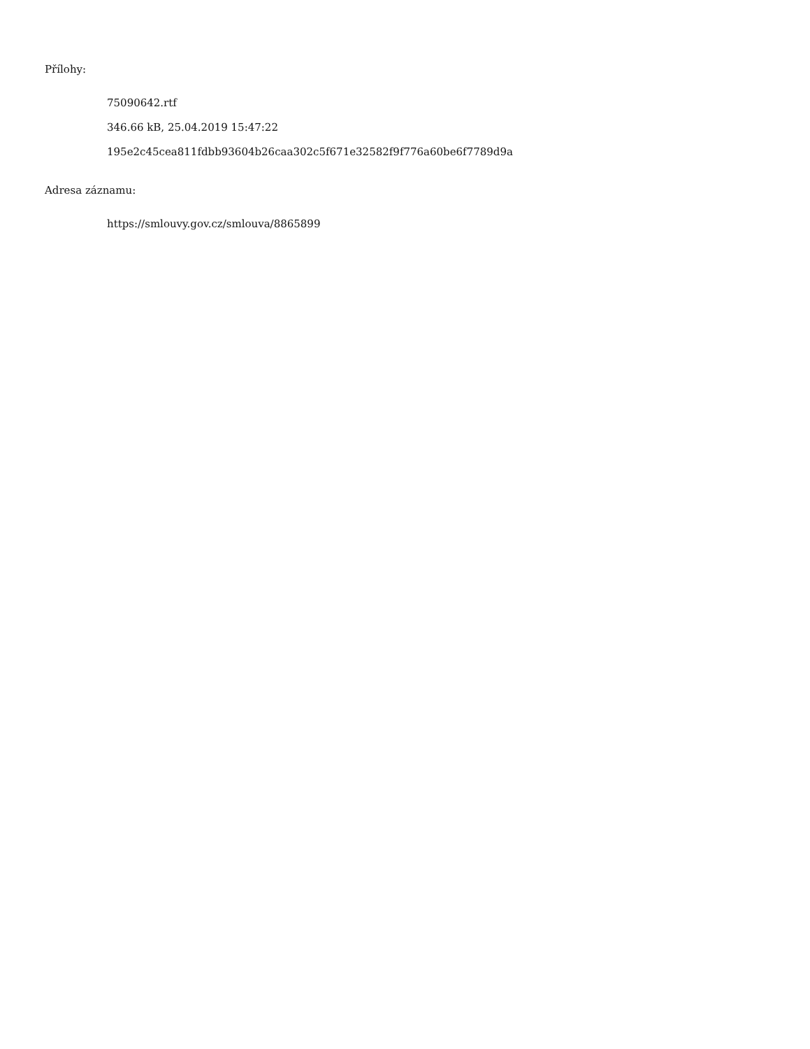Přílohy:
75090642.rtf
346.66 kB, 25.04.2019 15:47:22
195e2c45cea811fdbb93604b26caa302c5f671e32582f9f776a60be6f7789d9a
Adresa záznamu:
https://smlouvy.gov.cz/smlouva/8865899